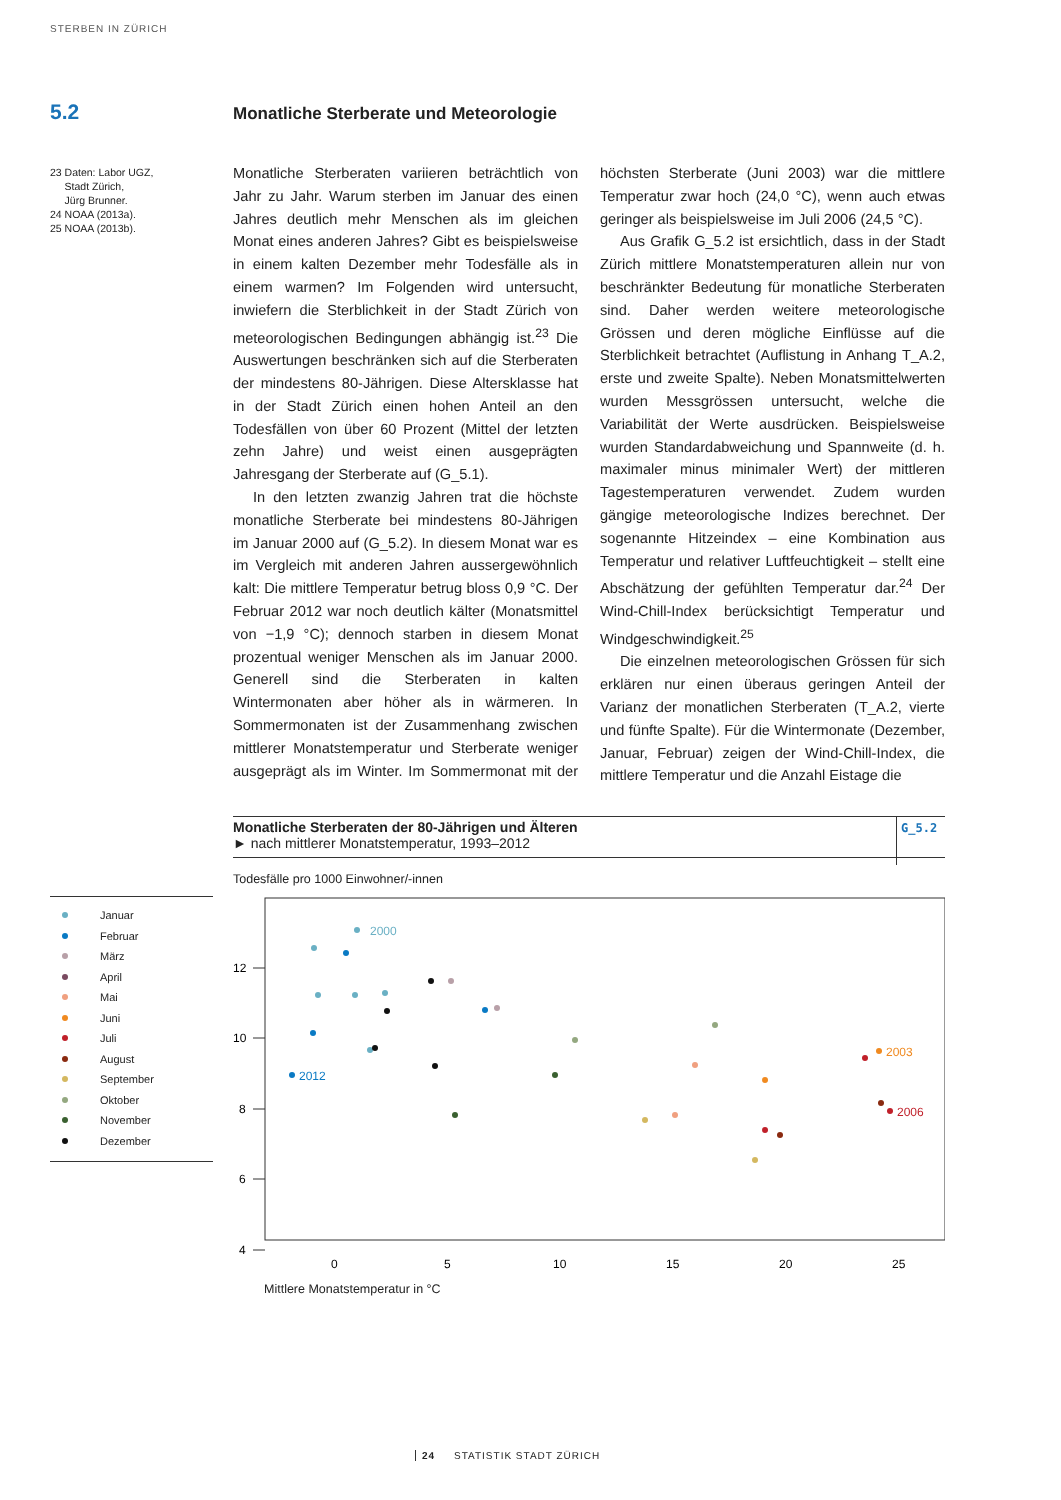STERBEN IN ZÜRICH
5.2
Monatliche Sterberate und Meteorologie
23 Daten: Labor UGZ,
Stadt Zürich,
Jürg Brunner.
24 NOAA (2013a).
25 NOAA (2013b).
Monatliche Sterberaten variieren beträchtlich von Jahr zu Jahr. Warum sterben im Januar des einen Jahres deutlich mehr Menschen als im gleichen Monat eines anderen Jahres? Gibt es beispielsweise in einem kalten Dezember mehr Todesfälle als in einem warmen? Im Folgenden wird untersucht, inwiefern die Sterblichkeit in der Stadt Zürich von meteorologischen Bedingungen abhängig ist.<sup>23</sup> Die Auswertungen beschränken sich auf die Sterberaten der mindestens 80-Jährigen. Diese Altersklasse hat in der Stadt Zürich einen hohen Anteil an den Todesfällen von über 60 Prozent (Mittel der letzten zehn Jahre) und weist einen ausgeprägten Jahresgang der Sterberate auf (G_5.1).
In den letzten zwanzig Jahren trat die höchste monatliche Sterberate bei mindestens 80-Jährigen im Januar 2000 auf (G_5.2). In diesem Monat war es im Vergleich mit anderen Jahren aussergewöhnlich kalt: Die mittlere Temperatur betrug bloss 0,9 °C. Der Februar 2012 war noch deutlich kälter (Monatsmittel von −1,9 °C); dennoch starben in diesem Monat prozentual weniger Menschen als im Januar 2000. Generell sind die Sterberaten in kalten Wintermonaten aber höher als in wärmeren. In Sommermonaten ist der Zusammenhang zwischen mittlerer Monatstemperatur und Sterberate weniger ausgeprägt als im Winter. Im Sommermonat mit der höchsten Sterberate (Juni 2003) war die mittlere Temperatur zwar hoch (24,0 °C), wenn auch etwas geringer als beispielsweise im Juli 2006 (24,5 °C).
Aus Grafik G_5.2 ist ersichtlich, dass in der Stadt Zürich mittlere Monatstemperaturen allein nur von beschränkter Bedeutung für monatliche Sterberaten sind. Daher werden weitere meteorologische Grössen und deren mögliche Einflüsse auf die Sterblichkeit betrachtet (Auflistung in Anhang T_A.2, erste und zweite Spalte). Neben Monatsmittelwerten wurden Messgrössen untersucht, welche die Variabilität der Werte ausdrücken. Beispielsweise wurden Standardabweichung und Spannweite (d. h. maximaler minus minimaler Wert) der mittleren Tagestemperaturen verwendet. Zudem wurden gängige meteorologische Indizes berechnet. Der sogenannte Hitzeindex – eine Kombination aus Temperatur und relativer Luftfeuchtigkeit – stellt eine Abschätzung der gefühlten Temperatur dar.<sup>24</sup> Der Wind-Chill-Index berücksichtigt Temperatur und Windgeschwindigkeit.<sup>25</sup>
Die einzelnen meteorologischen Grössen für sich erklären nur einen überaus geringen Anteil der Varianz der monatlichen Sterberaten (T_A.2, vierte und fünfte Spalte). Für die Wintermonate (Dezember, Januar, Februar) zeigen der Wind-Chill-Index, die mittlere Temperatur und die Anzahl Eistage die
Monatliche Sterberaten der 80-Jährigen und Älteren
► nach mittlerer Monatstemperatur, 1993–2012
G_5.2
Todesfälle pro 1000 Einwohner/-innen
Januar
Februar
März
April
Mai
Juni
Juli
August
September
Oktober
November
Dezember
12
10
8
6
4
0
5
10
15
20
25
2000
2012
2003
2006
Mittlere Monatstemperatur in °C
24 STATISTIK STADT ZÜRICH